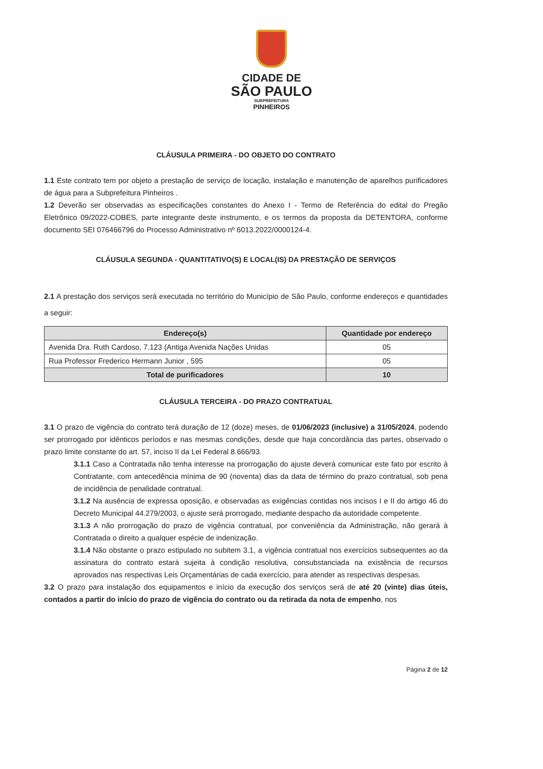CIDADE DE
SÃO PAULO
SUBPREFEITURA
PINHEIROS
CLÁUSULA PRIMEIRA - DO OBJETO DO CONTRATO
1.1 Este contrato tem por objeto a prestação de serviço de locação, instalação e manutenção de aparelhos purificadores de água para a Subprefeitura Pinheiros .
1.2 Deverão ser observadas as especificações constantes do Anexo I - Termo de Referência do edital do Pregão Eletrônico 09/2022-COBES, parte integrante deste instrumento, e os termos da proposta da DETENTORA, conforme documento SEI 076466796 do Processo Administrativo nº 6013.2022/0000124-4.
CLÁUSULA SEGUNDA - QUANTITATIVO(S) E LOCAL(IS) DA PRESTAÇÃO DE SERVIÇOS
2.1 A prestação dos serviços será executada no território do Município de São Paulo, conforme endereços e quantidades a seguir:
| Endereço(s) | Quantidade por endereço |
| --- | --- |
| Avenida Dra. Ruth Cardoso, 7.123 (Antiga Avenida Nações Unidas | 05 |
| Rua Professor Frederico Hermann Junior , 595 | 05 |
| Total de purificadores | 10 |
CLÁUSULA TERCEIRA - DO PRAZO CONTRATUAL
3.1 O prazo de vigência do contrato terá duração de 12 (doze) meses, de 01/06/2023 (inclusive) a 31/05/2024, podendo ser prorrogado por idênticos períodos e nas mesmas condições, desde que haja concordância das partes, observado o prazo limite constante do art. 57, inciso II da Lei Federal 8.666/93.
3.1.1 Caso a Contratada não tenha interesse na prorrogação do ajuste deverá comunicar este fato por escrito à Contratante, com antecedência mínima de 90 (noventa) dias da data de término do prazo contratual, sob pena de incidência de penalidade contratual.
3.1.2 Na ausência de expressa oposição, e observadas as exigências contidas nos incisos I e II do artigo 46 do Decreto Municipal 44.279/2003, o ajuste será prorrogado, mediante despacho da autoridade competente.
3.1.3 A não prorrogação do prazo de vigência contratual, por conveniência da Administração, não gerará à Contratada o direito a qualquer espécie de indenização.
3.1.4 Não obstante o prazo estipulado no subitem 3.1, a vigência contratual nos exercícios subsequentes ao da assinatura do contrato estará sujeita à condição resolutiva, consubstanciada na existência de recursos aprovados nas respectivas Leis Orçamentárias de cada exercício, para atender as respectivas despesas.
3.2 O prazo para instalação dos equipamentos e início da execução dos serviços será de até 20 (vinte) dias úteis, contados a partir do início do prazo de vigência do contrato ou da retirada da nota de empenho, nos
Página 2 de 12